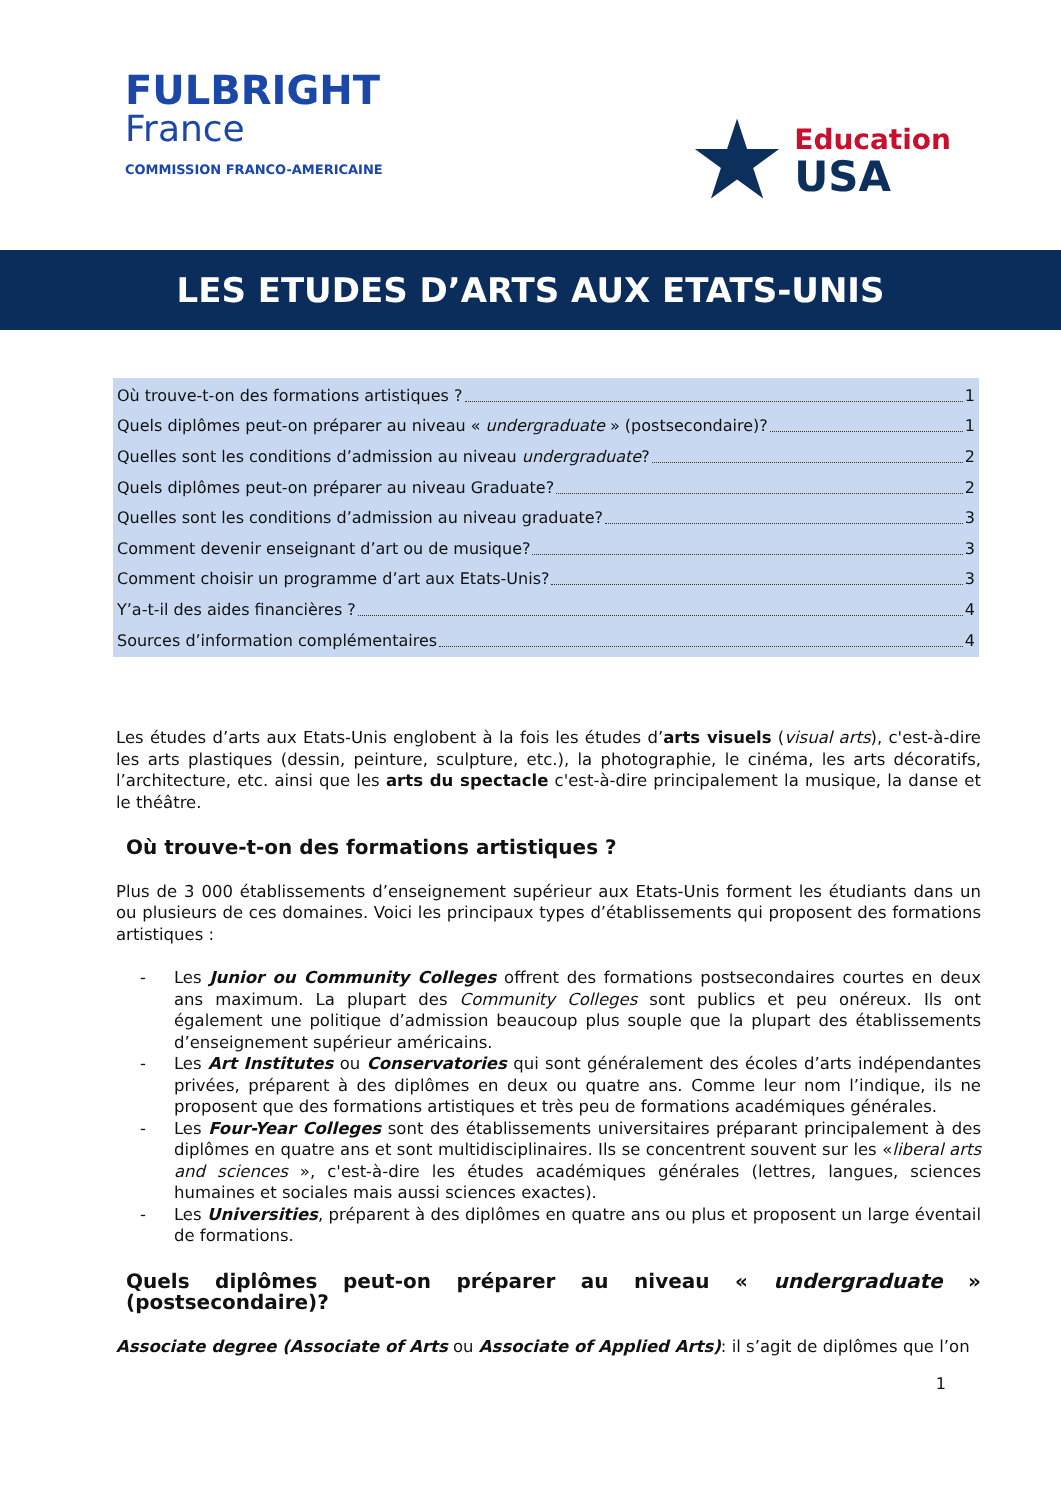FULBRIGHT
France
COMMISSION FRANCO-AMERICAINE
★
Education
USA
LES ETUDES D’ARTS AUX ETATS-UNIS
Où trouve-t-on des formations artistiques ? 1
Quels diplômes peut-on préparer au niveau « undergraduate » (postsecondaire)? 1
Quelles sont les conditions d’admission au niveau undergraduate? 2
Quels diplômes peut-on préparer au niveau Graduate? 2
Quelles sont les conditions d’admission au niveau graduate? 3
Comment devenir enseignant d’art ou de musique? 3
Comment choisir un programme d’art aux Etats-Unis? 3
Y’a-t-il des aides financières ? 4
Sources d’information complémentaires 4
Les études d’arts aux Etats-Unis englobent à la fois les études d’arts visuels (visual arts), c'est-à-dire les arts plastiques (dessin, peinture, sculpture, etc.), la photographie, le cinéma, les arts décoratifs, l’architecture, etc. ainsi que les arts du spectacle c'est-à-dire principalement la musique, la danse et le théâtre.
Où trouve-t-on des formations artistiques ?
Plus de 3 000 établissements d’enseignement supérieur aux Etats-Unis forment les étudiants dans un ou plusieurs de ces domaines. Voici les principaux types d’établissements qui proposent des formations artistiques :
- Les Junior ou Community Colleges offrent des formations postsecondaires courtes en deux ans maximum. La plupart des Community Colleges sont publics et peu onéreux. Ils ont également une politique d’admission beaucoup plus souple que la plupart des établissements d’enseignement supérieur américains.
- Les Art Institutes ou Conservatories qui sont généralement des écoles d’arts indépendantes privées, préparent à des diplômes en deux ou quatre ans. Comme leur nom l’indique, ils ne proposent que des formations artistiques et très peu de formations académiques générales.
- Les Four-Year Colleges sont des établissements universitaires préparant principalement à des diplômes en quatre ans et sont multidisciplinaires. Ils se concentrent souvent sur les «liberal arts and sciences », c'est-à-dire les études académiques générales (lettres, langues, sciences humaines et sociales mais aussi sciences exactes).
- Les Universities, préparent à des diplômes en quatre ans ou plus et proposent un large éventail de formations.
Quels diplômes peut-on préparer au niveau « undergraduate » (postsecondaire)?
Associate degree (Associate of Arts ou Associate of Applied Arts): il s’agit de diplômes que l’on
1